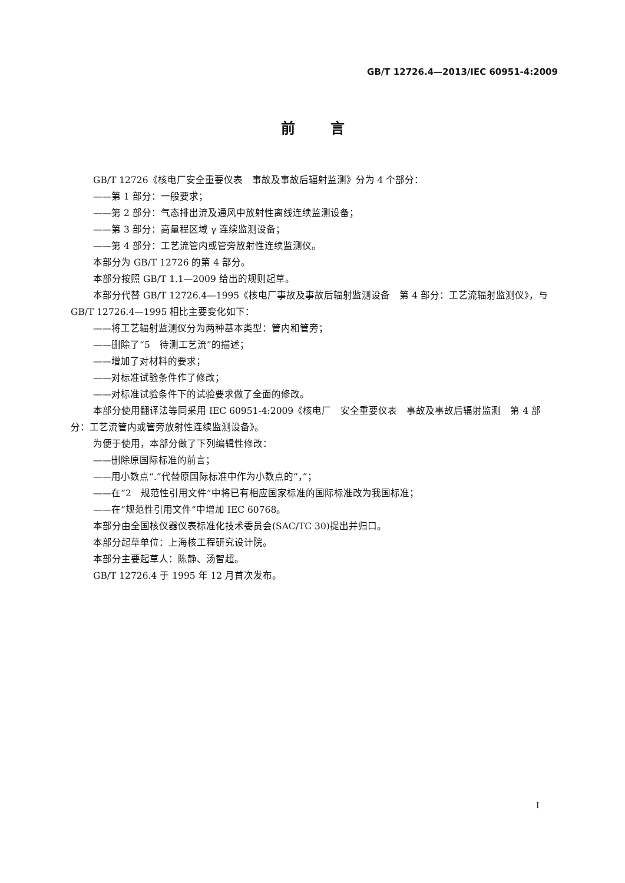GB/T 12726.4—2013/IEC 60951-4:2009
前言
GB/T 12726《核电厂安全重要仪表　事故及事故后辐射监测》分为 4 个部分：
——第 1 部分：一般要求；
——第 2 部分：气态排出流及通风中放射性离线连续监测设备；
——第 3 部分：高量程区域 γ 连续监测设备；
——第 4 部分：工艺流管内或管旁放射性连续监测仪。
本部分为 GB/T 12726 的第 4 部分。
本部分按照 GB/T 1.1—2009 给出的规则起草。
本部分代替 GB/T 12726.4—1995《核电厂事故及事故后辐射监测设备　第 4 部分：工艺流辐射监测仪》，与 GB/T 12726.4—1995 相比主要变化如下：
——将工艺辐射监测仪分为两种基本类型：管内和管旁；
——删除了“5　待测工艺流”的描述；
——增加了对材料的要求；
——对标准试验条件作了修改；
——对标准试验条件下的试验要求做了全面的修改。
本部分使用翻译法等同采用 IEC 60951-4:2009《核电厂　安全重要仪表　事故及事故后辐射监测　第 4 部分：工艺流管内或管旁放射性连续监测设备》。
为便于使用，本部分做了下列编辑性修改：
——删除原国际标准的前言；
——用小数点“.”代替原国际标准中作为小数点的“，”；
——在“2　规范性引用文件”中将已有相应国家标准的国际标准改为我国标准；
——在“规范性引用文件”中增加 IEC 60768。
本部分由全国核仪器仪表标准化技术委员会(SAC/TC 30)提出并归口。
本部分起草单位：上海核工程研究设计院。
本部分主要起草人：陈静、汤智超。
GB/T 12726.4 于 1995 年 12 月首次发布。
I